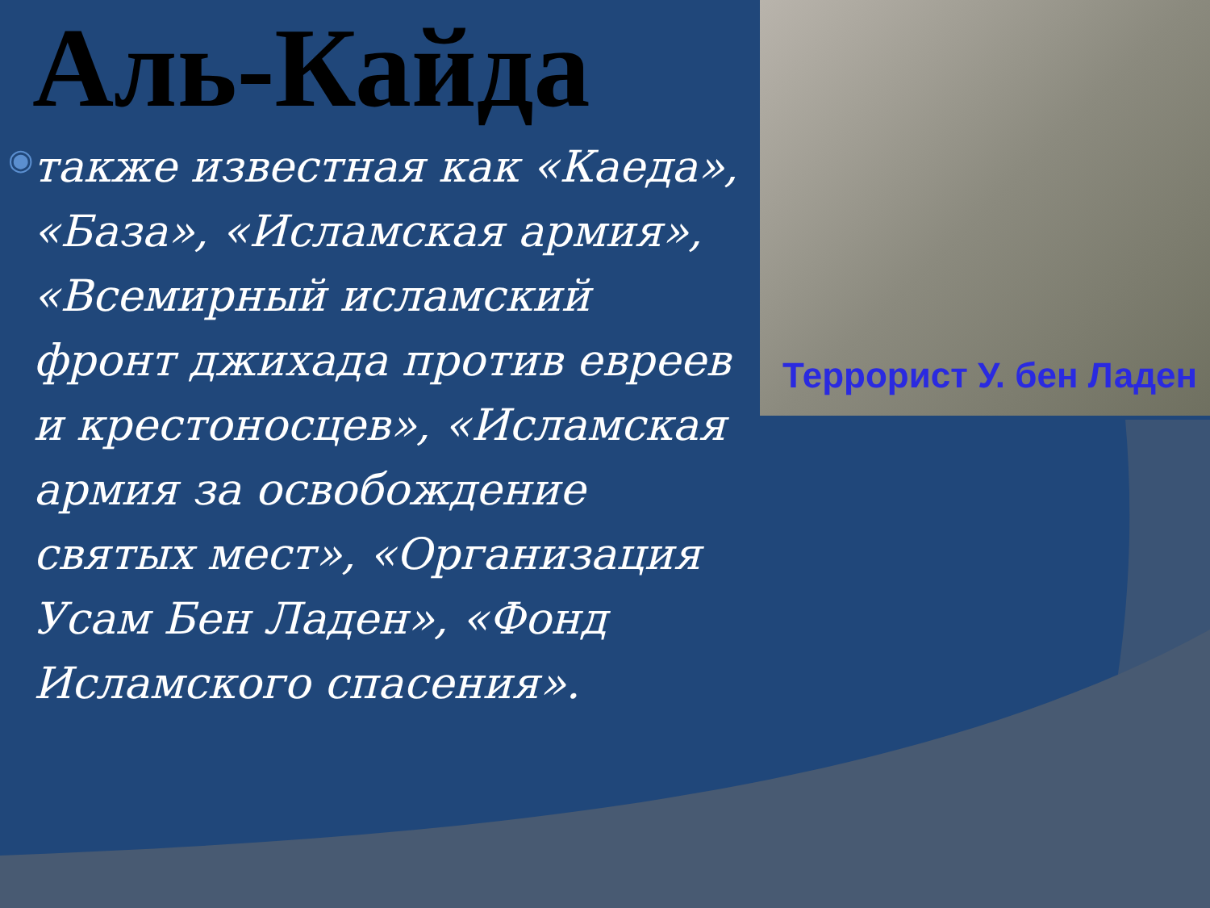Террорист У. бен Ладен
Аль-Кайда
◉
также известная как «Каеда», «База», «Исламская армия», «Всемирный исламский фронт джихада против евреев и крестоносцев», «Исламская армия за освобождение святых мест», «Организация Усам Бен Ладен», «Фонд Исламского спасения».